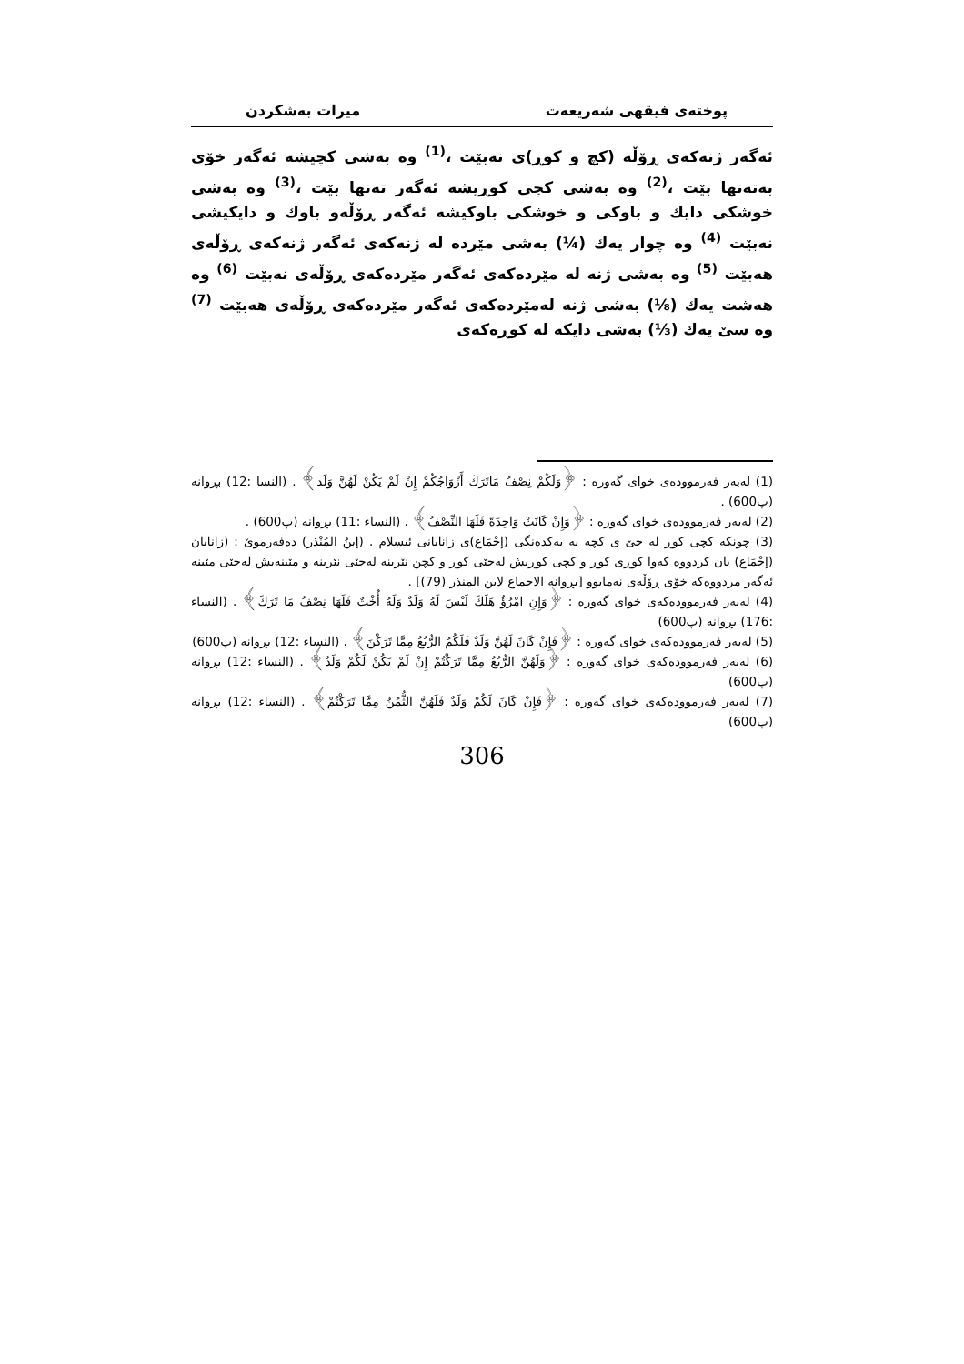پوختەی فیقهی شەریعەت میرات بەشکردن
ئەگەر ژنەکەی ڕۆڵە (کچ و کوڕ)ی نەبێت ،<sup>(1)</sup> وە بەشی کچیشە ئەگەر خۆی بەتەنها بێت ،<sup>(2)</sup> وە بەشی کچی کوڕیشە ئەگەر تەنها بێت ،<sup>(3)</sup> وە بەشی خوشکی دایك و باوکی و خوشکی باوکیشە ئەگەر ڕۆڵەو باوك و دایکیشی نەبێت <sup>(4)</sup> وە چوار یەك (¼) بەشی مێردە لە ژنەکەی ئەگەر ژنەکەی ڕۆڵەی هەبێت <sup>(5)</sup> وە بەشی ژنە لە مێردەکەی ئەگەر مێردەکەی ڕۆڵەی نەبێت <sup>(6)</sup> وە هەشت یەك (⅛) بەشی ژنە لەمێردەکەی ئەگەر مێردەکەی ڕۆڵەی هەبێت <sup>(7)</sup> وە سێ یەك (⅓) بەشی دایکە لە کوڕەکەی
(1) لەبەر فەرموودەی خوای گەورە : ﴿وَلَكُمْ نِصْفُ مَاتَرَكَ أَزْوَاجُكُمْ إِنْ لَمْ يَكُنْ لَهُنَّ وَلَد﴾ . (النسا :12) بڕوانە (پ600) .
(2) لەبەر فەرموودەی خوای گەورە : ﴿وَإِنْ كَانَتْ وَاحِدَةً فَلَهَا النِّصْفُ﴾ . (النساء :11) بڕوانە (پ600) .
(3) چونکە کچی کوڕ لە جێ ی کچە بە یەکدەنگی (إجْمَاع)ی زانایانی ئیسلام . (إبنُ المُنْذر) دەفەرموێ : (زانایان (إجْمَاع) یان کردووە کەوا کوڕی کوڕ و کچی کوڕیش لەجێی کوڕ و کچن نێرینە لەجێی نێرینە و مێینەیش لەجێی مێینە ئەگەر مردووەکە خۆی ڕۆڵەی نەمابوو [بڕوانە الاجماع لابن المنذر (79)] .
(4) لەبەر فەرموودەکەی خوای گەورە : ﴿وَإِنِ امْرُؤٌ هَلَكَ لَيْسَ لَهُ وَلَدٌ وَلَهُ أُخْتٌ فَلَهَا نِصْفُ مَا تَرَكَ﴾ . (النساء :176) بڕوانە (پ600)
(5) لەبەر فەرموودەکەی خوای گەورە : ﴿فَإِنْ كَانَ لَهُنَّ وَلَدٌ فَلَكُمُ الرُّبُعُ مِمَّا تَرَكْنَ﴾ . (النساء :12) بڕوانە (پ600)
(6) لەبەر فەرموودەکەی خوای گەورە : ﴿وَلَهُنَّ الرُّبُعُ مِمَّا تَرَكْتُمْ إِنْ لَمْ يَكُنْ لَكُمْ وَلَدٌ﴾ . (النساء :12) بڕوانە (پ600)
(7) لەبەر فەرموودەکەی خوای گەورە : ﴿فَإِنْ كَانَ لَكُمْ وَلَدٌ فَلَهُنَّ الثُّمُنُ مِمَّا تَرَكْتُمْ﴾ . (النساء :12) بڕوانە (پ600)
306